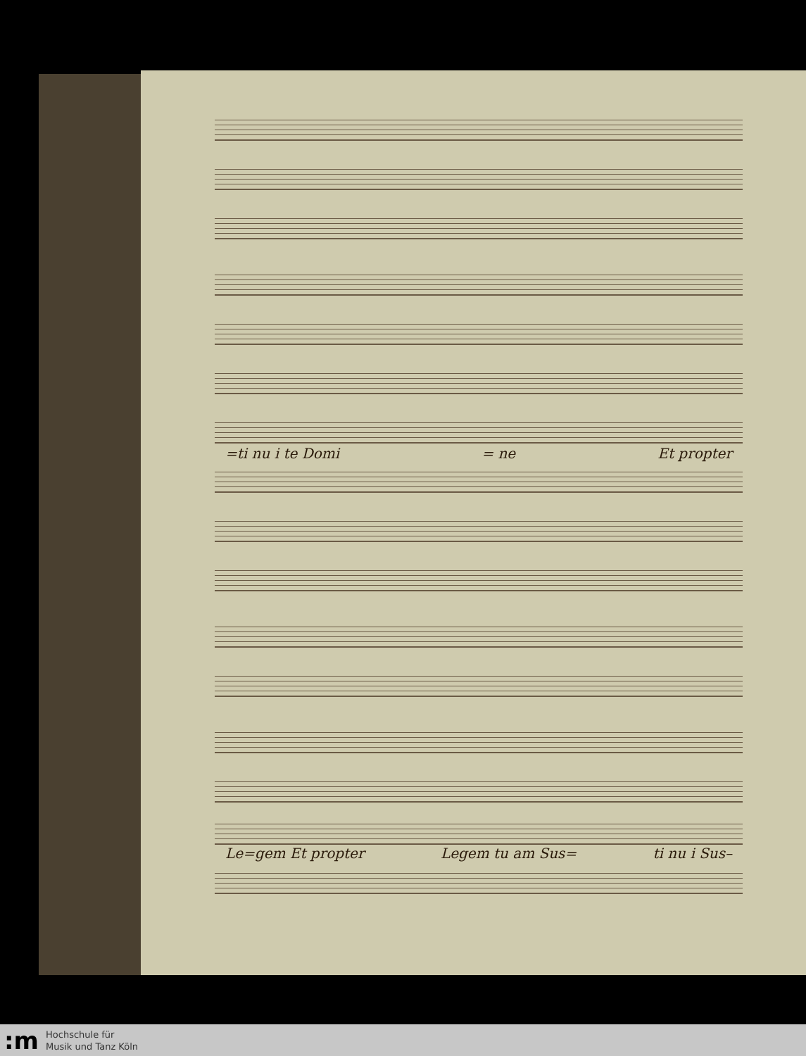=ti nu i te Domi = ne Et propter
Le=gem Et propter Legem tu am Sus= ti nu i Sus–
:m
Hochschule für
Musik und Tanz Köln